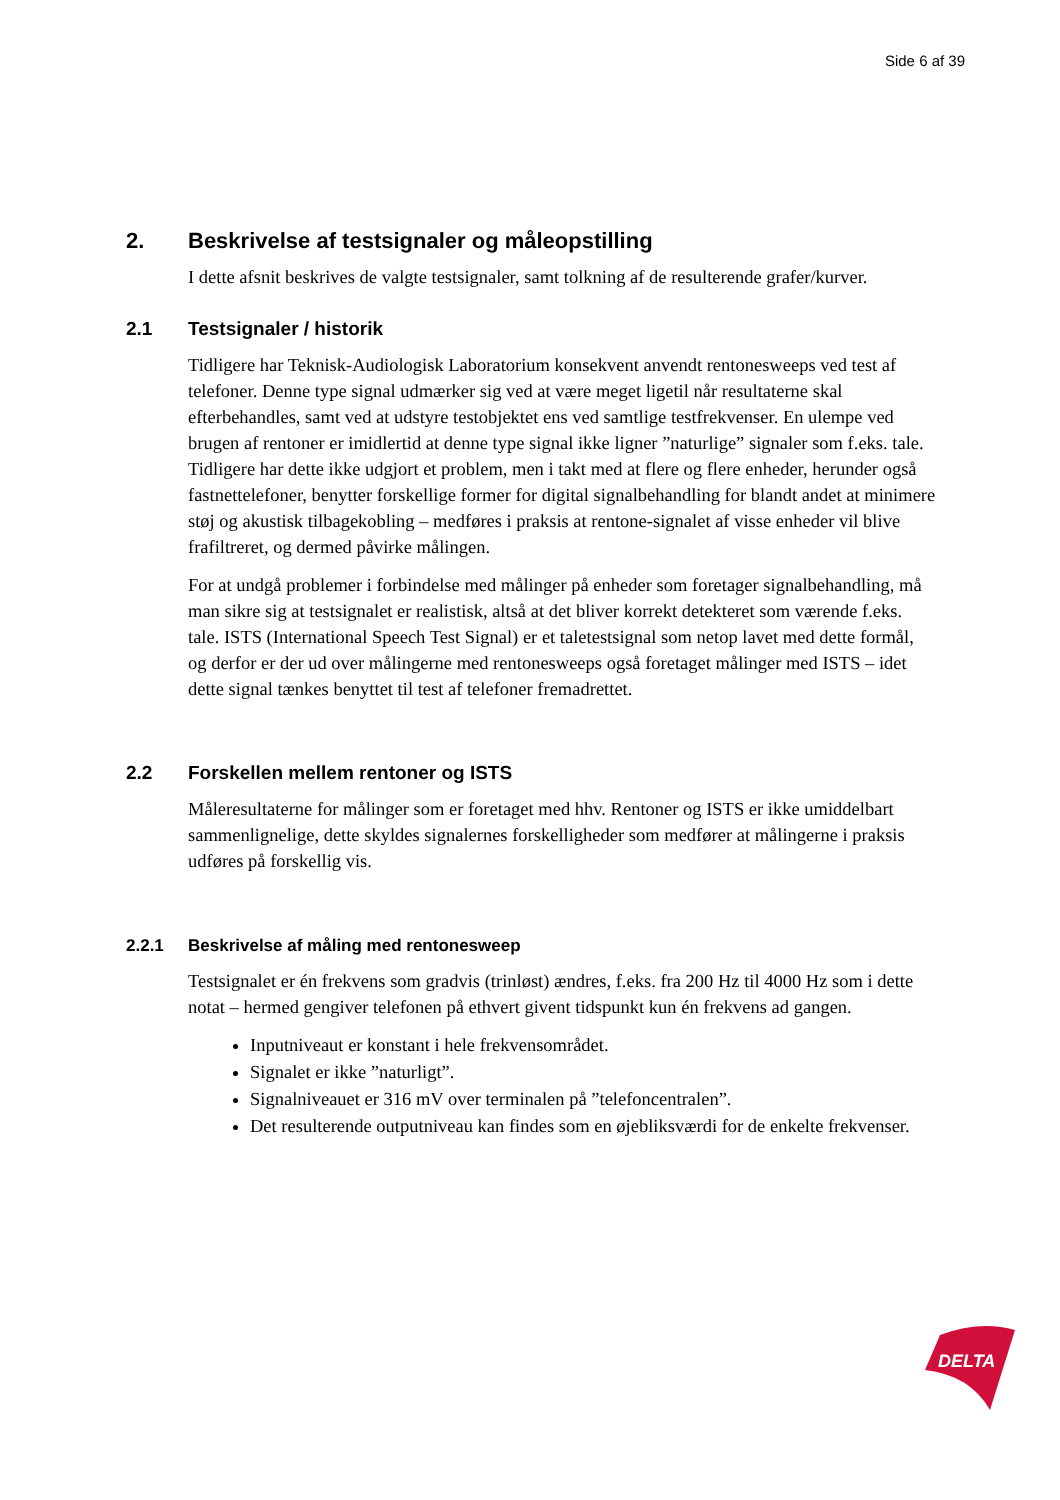Side 6 af 39
2. Beskrivelse af testsignaler og måleopstilling
I dette afsnit beskrives de valgte testsignaler, samt tolkning af de resulterende grafer/kurver.
2.1 Testsignaler / historik
Tidligere har Teknisk-Audiologisk Laboratorium konsekvent anvendt rentonesweeps ved test af telefoner. Denne type signal udmærker sig ved at være meget ligetil når resultaterne skal efterbehandles, samt ved at udstyre testobjektet ens ved samtlige testfrekvenser. En ulempe ved brugen af rentoner er imidlertid at denne type signal ikke ligner ”naturlige” signaler som f.eks. tale. Tidligere har dette ikke udgjort et problem, men i takt med at flere og flere enheder, herunder også fastnettelefoner, benytter forskellige former for digital signalbehandling for blandt andet at minimere støj og akustisk tilbagekobling – medføres i praksis at rentone-signalet af visse enheder vil blive frafiltreret, og dermed påvirke målingen.
For at undgå problemer i forbindelse med målinger på enheder som foretager signalbehandling, må man sikre sig at testsignalet er realistisk, altså at det bliver korrekt detekteret som værende f.eks. tale. ISTS (International Speech Test Signal) er et taletestsignal som netop lavet med dette formål, og derfor er der ud over målingerne med rentonesweeps også foretaget målinger med ISTS – idet dette signal tænkes benyttet til test af telefoner fremadrettet.
2.2 Forskellen mellem rentoner og ISTS
Måleresultaterne for målinger som er foretaget med hhv. Rentoner og ISTS er ikke umiddelbart sammenlignelige, dette skyldes signalernes forskelligheder som medfører at målingerne i praksis udføres på forskellig vis.
2.2.1 Beskrivelse af måling med rentonesweep
Testsignalet er én frekvens som gradvis (trinløst) ændres, f.eks. fra 200 Hz til 4000 Hz som i dette notat – hermed gengiver telefonen på ethvert givent tidspunkt kun én frekvens ad gangen.
Inputniveaut er konstant i hele frekvensområdet.
Signalet er ikke ”naturligt”.
Signalniveauet er 316 mV over terminalen på ”telefoncentralen”.
Det resulterende outputniveau kan findes som en øjebliksværdi for de enkelte frekvenser.
DELTA